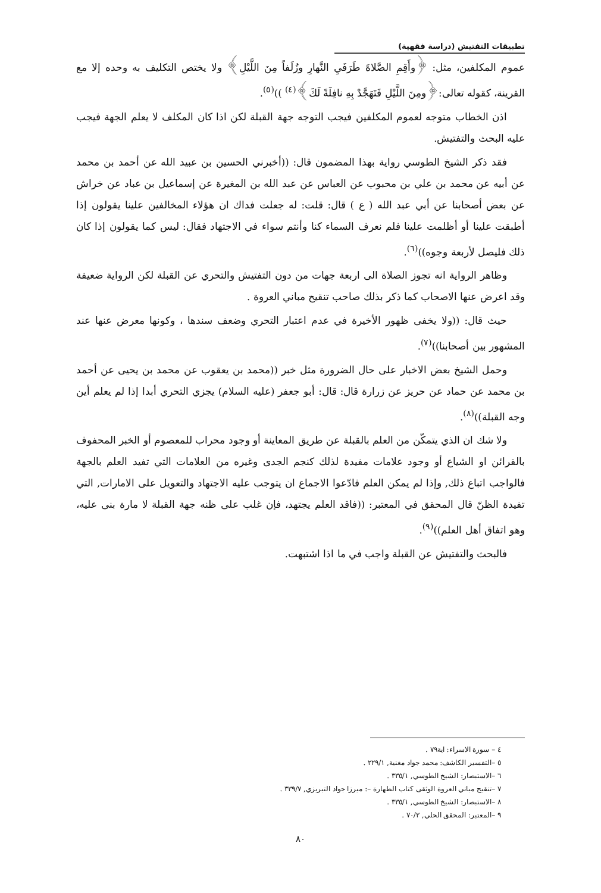تطبيقات التفتيش (دراسة فقهية)
عموم المكلفين، مثل: ﴿وأَقِمِ الصَّلاةَ طَرَفَيِ النَّهارِ وزُلَفاً مِنَ اللَّيْلِ﴾ ولا يختص التكليف به وحده إلا مع القرينة، كقوله تعالى:﴿ومِنَ اللَّيْلِ فَتَهَجَّدْ بِهِ نافِلَةً لَكَ﴾<sup>(٤)</sup> ))<sup>(٥)</sup>.
اذن الخطاب متوجه لعموم المكلفين فيجب التوجه جهة القبلة لكن اذا كان المكلف لا يعلم الجهة فيجب عليه البحث والتفتيش.
فقد ذكر الشيخ الطوسي رواية بهذا المضمون قال: ((أخبرني الحسين بن عبيد الله عن أحمد بن محمد عن أبيه عن محمد بن علي بن محبوب عن العباس عن عبد الله بن المغيرة عن إسماعيل بن عباد عن خراش عن بعض أصحابنا عن أبي عبد الله ( ع ) قال: قلت: له جعلت فداك ان هؤلاء المخالفين علينا يقولون إذا أطبقت علينا أو أظلمت علينا فلم نعرف السماء كنا وأنتم سواء في الاجتهاد فقال: ليس كما يقولون إذا كان ذلك فليصل لأربعة وجوه))<sup>(٦)</sup>.
وظاهر الرواية انه تجوز الصلاة الى اربعة جهات من دون التفتيش والتحري عن القبلة لكن الرواية ضعيفة وقد اعرض عنها الاصحاب كما ذكر بذلك صاحب تنقيح مباني العروة .
حيث قال: ((ولا يخفى ظهور الأخيرة في عدم اعتبار التحري وضعف سندها ، وكونها معرض عنها عند المشهور بين أصحابنا))<sup>(٧)</sup>.
وحمل الشيخ بعض الاخبار على حال الضرورة مثل خبر ((محمد بن يعقوب عن محمد بن يحيى عن أحمد بن محمد عن حماد عن حريز عن زرارة قال: قال: أبو جعفر (عليه السلام) يجزي التحري أبدا إذا لم يعلم أين وجه القبلة))<sup>(٨)</sup>.
ولا شك ان الذي يتمكّن من العلم بالقبلة عن طريق المعاينة أو وجود محراب للمعصوم أو الخبر المحفوف بالقرائن او الشياع أو وجود علامات مفيدة لذلك كنجم الجدى وغيره من العلامات التي تفيد العلم بالجهة فالواجب اتباع ذلك, وإذا لم يمكن العلم فادّعوا الاجماع ان يتوجب عليه الاجتهاد والتعويل على الامارات, التي تفيدة الظنّ قال المحقق في المعتبر: ((فاقد العلم يجتهد، فإن غلب على ظنه جهة القبلة لا مارة بنى عليه، وهو اتفاق أهل العلم))<sup>(٩)</sup>.
فالبحث والتفتيش عن القبلة واجب في ما اذا اشتبهت.
٤ – سورة الاسراء: اية٧٩ .
٥ –التفسير الكاشف: محمد جواد مغنية, ٢٢٩/١ .
٦ –الاستبصار: الشيخ الطوسي, ٣٣٥/١ .
٧ –تنقيح مباني العروة الوثقى كتاب الطهارة –: ميرزا جواد التبريزي, ٣٣٩/٧ .
٨ –الاستبصار: الشيخ الطوسي, ٣٣٥/١ .
٩ –المعتبر: المحقق الحلي, ٧٠/٢ .
٨٠